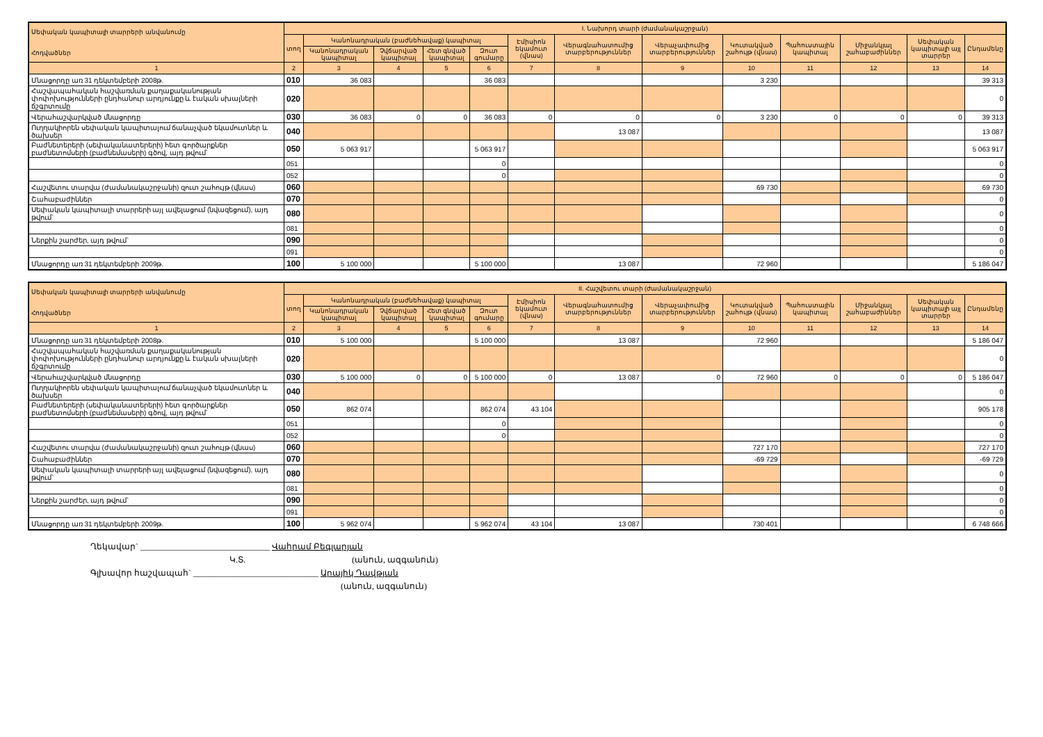| Սեփական կապիտալի տարրերի անվանումը Հոդվածներ | I. Նախորդ տարի (ժամանակաշրջան) | | | | | | | | | | | | |
| --- | --- | --- | --- | --- | --- | --- | --- | --- | --- | --- | --- | --- | --- |
| | տող | Կանոնադրական (բաժնեհավաք) կապիտալ | | | | Էմիսիոն եկամուտ (վնաս) | Վերագնահատումից տարբերություններ | Վերաչափումից տարբերություններ | Կուտակված շահույթ (վնաս) | Պահուստային կապիտալ | Միջանկյալ շահաբաժիններ | Սեփական կապիտալի այլ տարրեր | Ընդամենը |
| | | Կանոնադրական կապիտալ | Չվճարված կապիտալ | Հետ գնված կապիտալ | Զուտ գումարը | | | | | | | | |
| 1 | 2 | 3 | 4 | 5 | 6 | 7 | 8 | 9 | 10 | 11 | 12 | 13 | 14 |
| Մնացորդը առ 31 դեկտեմբերի 2008թ. | 010 | 36 083 | | | 36 083 | | | | 3 230 | | | | 39 313 |
| Հաշվապահական հաշվառման քաղաքականության փոփոխությունների ընդհանուր արդյունքը և էական սխալների ճշգրտումը | 020 | | | | | | | | | | | | 0 |
| Վերահաշվարկված մնացորդը | 030 | 36 083 | 0 | 0 | 36 083 | 0 | 0 | 0 | 3 230 | 0 | 0 | 0 | 39 313 |
| Ուղղակիորեն սեփական կապիտալում ճանաչված եկամուտներ և ծախսեր | 040 | | | | | | 13 087 | | | | | | 13 087 |
| Բաժնետերերի (սեփականատերերի) հետ գործարքներ բաժնետոմսերի (բաժնեմասերի) գծով, այդ թվում` | 050 | 5 063 917 | | | 5 063 917 | | | | | | | | 5 063 917 |
| | 051 | | | | 0 | | | | | | | | 0 |
| | 052 | | | | 0 | | | | | | | | 0 |
| Հաշվետու տարվա (ժամանակաշրջանի) զուտ շահույթ (վնաս) | 060 | | | | | | | | 69 730 | | | | 69 730 |
| Շահաբաժիններ | 070 | | | | | | | | | | | | 0 |
| Սեփական կապիտալի տարրերի այլ ավելացում (նվազեցում), այդ թվում` | 080 | | | | | | | | | | | | 0 |
| | 081 | | | | | | | | | | | | 0 |
| Ներքին շարժեր, այդ թվում` | 090 | | | | | | | | | | | | 0 |
| | 091 | | | | | | | | | | | | 0 |
| Մնացորդը առ 31 դեկտեմբերի 2009թ. | 100 | 5 100 000 | | | 5 100 000 | | 13 087 | | 72 960 | | | | 5 186 047 |
| Սեփական կապիտալի տարրերի անվանումը Հոդվածներ | II. Հաշվետու տարի (ժամանակաշրջան) | | | | | | | | | | | | |
| --- | --- | --- | --- | --- | --- | --- | --- | --- | --- | --- | --- | --- | --- |
| | տող | Կանոնադրական (բաժնեհավաք) կապիտալ | | | | Էմիսիոն եկամուտ (վնաս) | Վերագնահատումից տարբերություններ | Վերաչափումից տարբերություններ | Կուտակված շահույթ (վնաս) | Պահուստային կապիտալ | Միջանկյալ շահաբաժիններ | Սեփական կապիտալի այլ տարրեր | Ընդամենը |
| | | Կանոնադրական կապիտալ | Չվճարված կապիտալ | Հետ գնված կապիտալ | Զուտ գումարը | | | | | | | | |
| 1 | 2 | 3 | 4 | 5 | 6 | 7 | 8 | 9 | 10 | 11 | 12 | 13 | 14 |
| Մնացորդը առ 31 դեկտեմբերի 2008թ. | 010 | 5 100 000 | | | 5 100 000 | | 13 087 | | 72 960 | | | | 5 186 047 |
| Հաշվապահական հաշվառման քաղաքականության փոփոխությունների ընդհանուր արդյունքը և էական սխալների ճշգրտումը | 020 | | | | | | | | | | | | 0 |
| Վերահաշվարկված մնացորդը | 030 | 5 100 000 | 0 | 0 | 5 100 000 | 0 | 13 087 | 0 | 72 960 | 0 | 0 | 0 | 5 186 047 |
| Ուղղակիորեն սեփական կապիտալում ճանաչված եկամուտներ և ծախսեր | 040 | | | | | | | | | | | | 0 |
| Բաժնետերերի (սեփականատերերի) հետ գործարքներ բաժնետոմսերի (բաժնեմասերի) գծով, այդ թվում` | 050 | 862 074 | | | 862 074 | 43 104 | | | | | | | 905 178 |
| | 051 | | | | 0 | | | | | | | | 0 |
| | 052 | | | | 0 | | | | | | | | 0 |
| Հաշվետու տարվա (ժամանակաշրջանի) զուտ շահույթ (վնաս) | 060 | | | | | | | | 727 170 | | | | 727 170 |
| Շահաբաժիններ | 070 | | | | | | | | -69 729 | | | | -69 729 |
| Սեփական կապիտալի տարրերի այլ ավելացում (նվազեցում), այդ թվում` | 080 | | | | | | | | | | | | 0 |
| | 081 | | | | | | | | | | | | 0 |
| Ներքին շարժեր, այդ թվում` | 090 | | | | | | | | | | | | 0 |
| | 091 | | | | | | | | | | | | 0 |
| Մնացորդը առ 31 դեկտեմբերի 2009թ. | 100 | 5 962 074 | | | 5 962 074 | 43 104 | 13 087 | | 730 401 | | | | 6 748 666 |
Ղեկավար` _______________________________ Վահրամ Բեգլարյան
Կ.Տ. (անուն, ազգանուն)
Գլխավոր հաշվապահ` ______________________________ Արայիկ Դավթյան
(անուն, ազգանուն)